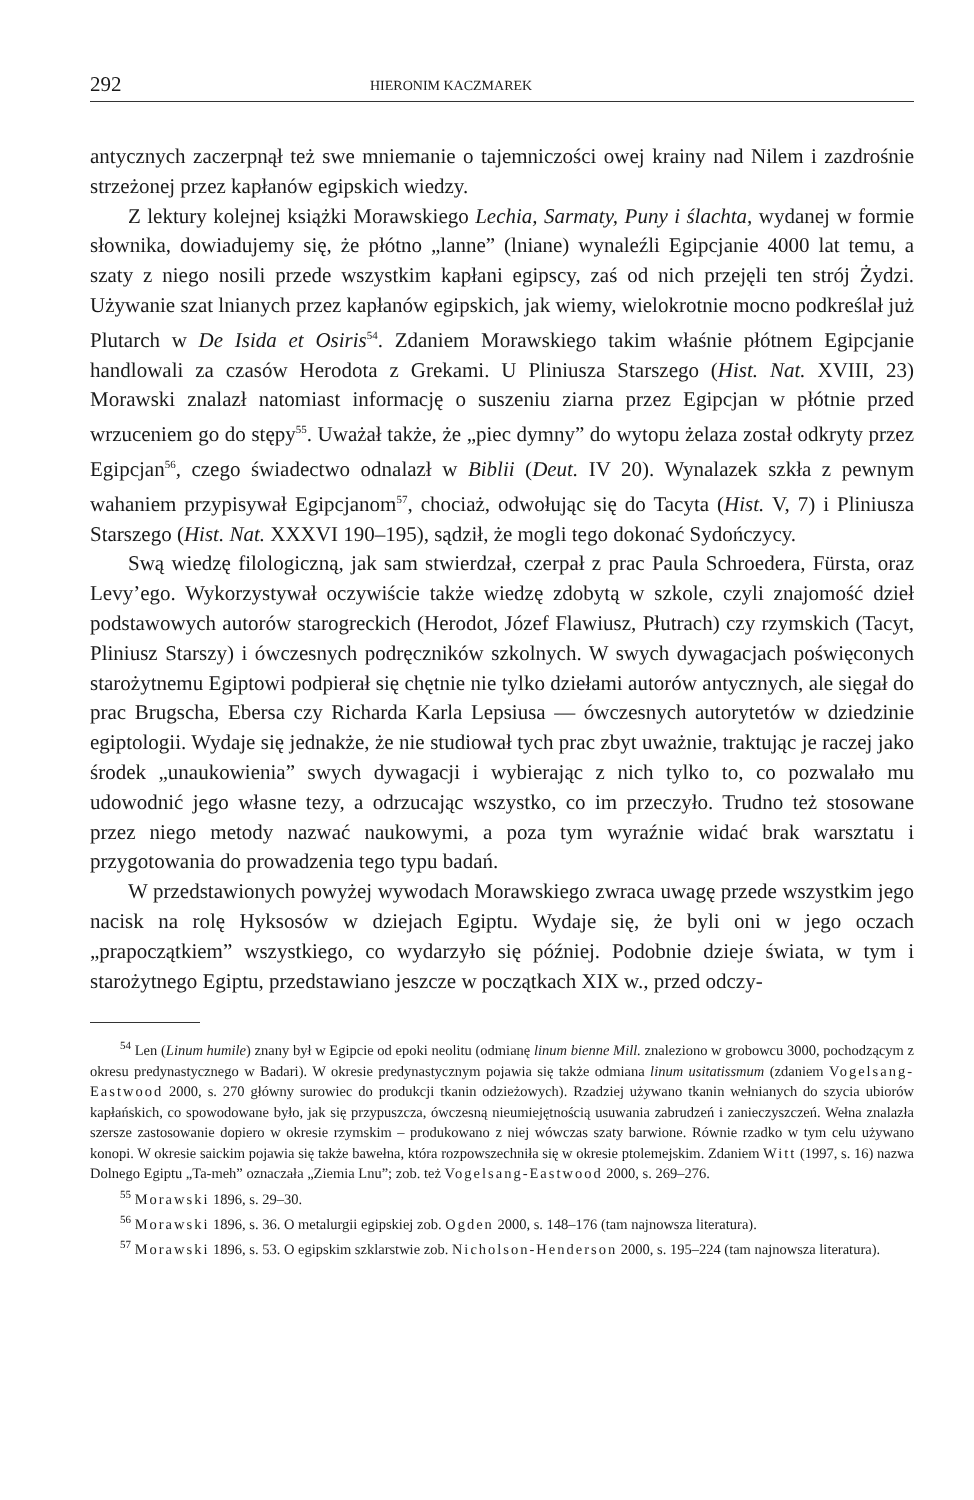292 HIERONIM KACZMAREK
antycznych zaczerpnął też swe mniemanie o tajemniczości owej krainy nad Nilem i zazdrośnie strzeżonej przez kapłanów egipskich wiedzy.
Z lektury kolejnej książki Morawskiego Lechia, Sarmaty, Puny i ślachta, wydanej w formie słownika, dowiadujemy się, że płótno „lanne” (lniane) wynaleźli Egipcjanie 4000 lat temu, a szaty z niego nosili przede wszystkim kapłani egipscy, zaś od nich przejęli ten strój Żydzi. Używanie szat lnianych przez kapłanów egipskich, jak wiemy, wielokrotnie mocno podkreślał już Plutarch w De Isida et Osiris<sup>54</sup>. Zdaniem Morawskiego takim właśnie płótnem Egipcjanie handlowali za czasów Herodota z Grekami. U Pliniusza Starszego (Hist. Nat. XVIII, 23) Morawski znalazł natomiast informację o suszeniu ziarna przez Egipcjan w płótnie przed wrzuceniem go do stępy<sup>55</sup>. Uważał także, że „piec dymny” do wytopu żelaza został odkryty przez Egipcjan<sup>56</sup>, czego świadectwo odnalazł w Biblii (Deut. IV 20). Wynalazek szkła z pewnym wahaniem przypisywał Egipcjanom<sup>57</sup>, chociaż, odwołując się do Tacyta (Hist. V, 7) i Pliniusza Starszego (Hist. Nat. XXXVI 190–195), sądził, że mogli tego dokonać Sydończycy.
Swą wiedzę filologiczną, jak sam stwierdzał, czerpał z prac Paula Schroedera, Fürsta, oraz Levy’ego. Wykorzystywał oczywiście także wiedzę zdobytą w szkole, czyli znajomość dzieł podstawowych autorów starogreckich (Herodot, Józef Flawiusz, Płutrach) czy rzymskich (Tacyt, Pliniusz Starszy) i ówczesnych podręczników szkolnych. W swych dywagacjach poświęconych starożytnemu Egiptowi podpierał się chętnie nie tylko dziełami autorów antycznych, ale sięgał do prac Brugscha, Ebersa czy Richarda Karla Lepsiusa — ówczesnych autorytetów w dziedzinie egiptologii. Wydaje się jednakże, że nie studiował tych prac zbyt uważnie, traktując je raczej jako środek „unaukowienia” swych dywagacji i wybierając z nich tylko to, co pozwalało mu udowodnić jego własne tezy, a odrzucając wszystko, co im przeczyło. Trudno też stosowane przez niego metody nazwać naukowymi, a poza tym wyraźnie widać brak warsztatu i przygotowania do prowadzenia tego typu badań.
W przedstawionych powyżej wywodach Morawskiego zwraca uwagę przede wszystkim jego nacisk na rolę Hyksosów w dziejach Egiptu. Wydaje się, że byli oni w jego oczach „prapoczątkiem” wszystkiego, co wydarzyło się później. Podobnie dzieje świata, w tym i starożytnego Egiptu, przedstawiano jeszcze w początkach XIX w., przed odczy-
<sup>54</sup> Len (Linum humile) znany był w Egipcie od epoki neolitu (odmianę linum bienne Mill. znaleziono w grobowcu 3000, pochodzącym z okresu predynastycznego w Badari). W okresie predynastycznym pojawia się także odmiana linum usitatissmum (zdaniem Vogelsang-Eastwood 2000, s. 270 główny surowiec do produkcji tkanin odzieżowych). Rzadziej używano tkanin wełnianych do szycia ubiorów kapłańskich, co spowodowane było, jak się przypuszcza, ówczesną nieumiejętnością usuwania zabrudzeń i zanieczyszczeń. Wełna znalazła szersze zastosowanie dopiero w okresie rzymskim – produkowano z niej wówczas szaty barwione. Równie rzadko w tym celu używano konopi. W okresie saickim pojawia się także bawełna, która rozpowszechniła się w okresie ptolemejskim. Zdaniem Witt (1997, s. 16) nazwa Dolnego Egiptu „Ta-meh” oznaczała „Ziemia Lnu”; zob. też Vogelsang-Eastwood 2000, s. 269–276.
<sup>55</sup> Morawski 1896, s. 29–30.
<sup>56</sup> Morawski 1896, s. 36. O metalurgii egipskiej zob. Ogden 2000, s. 148–176 (tam najnowsza literatura).
<sup>57</sup> Morawski 1896, s. 53. O egipskim szklarstwie zob. Nicholson-Henderson 2000, s. 195–224 (tam najnowsza literatura).